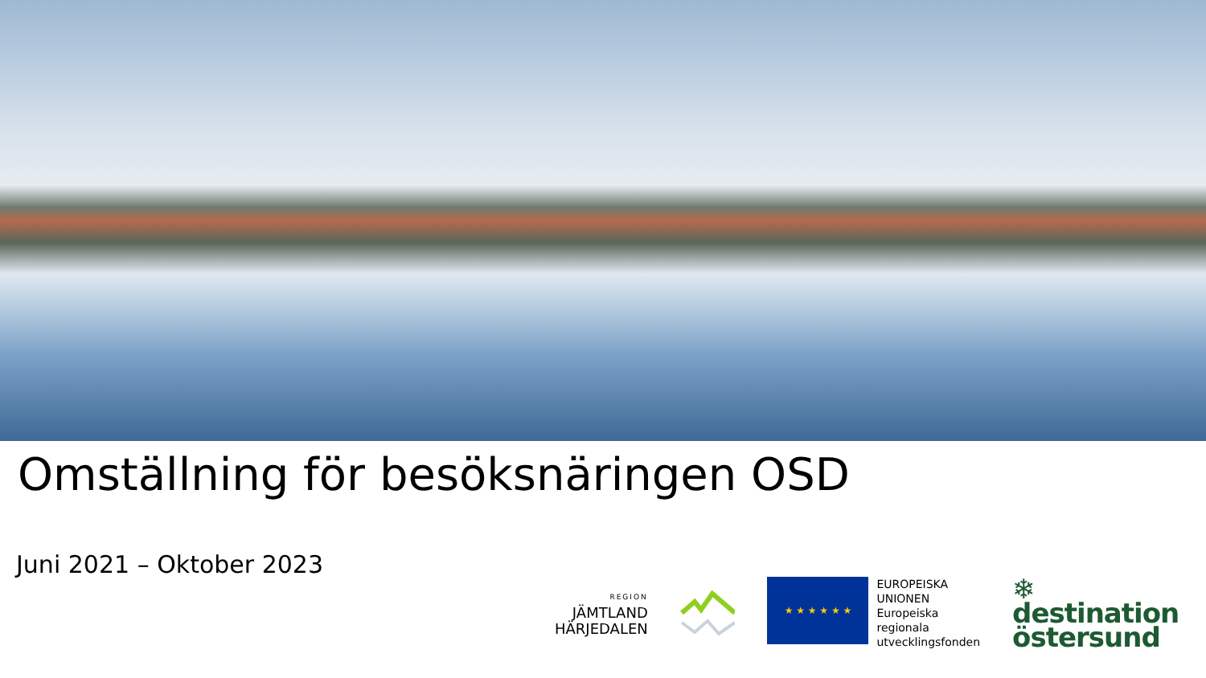Omställning för besöksnäringen OSD
Juni 2021 – Oktober 2023
REGION
JÄMTLAND
HÄRJEDALEN
★ ★ ★ ★ ★ ★
EUROPEISKA
UNIONEN
Europeiska
regionala
utvecklingsfonden
❄ destination
östersund